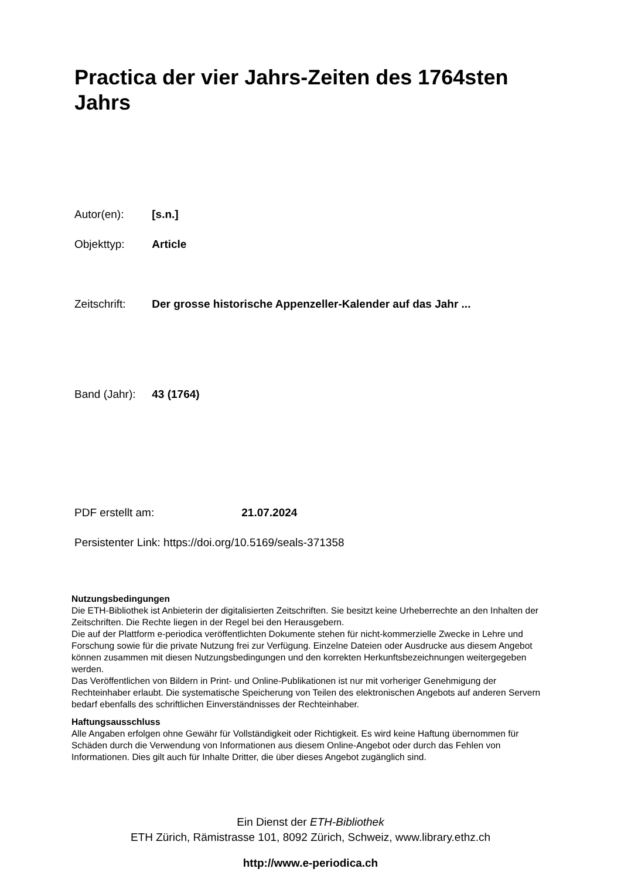Practica der vier Jahrs-Zeiten des 1764sten Jahrs
Autor(en): [s.n.]
Objekttyp: Article
Zeitschrift: Der grosse historische Appenzeller-Kalender auf das Jahr ...
Band (Jahr): 43 (1764)
PDF erstellt am: 21.07.2024
Persistenter Link: https://doi.org/10.5169/seals-371358
Nutzungsbedingungen
Die ETH-Bibliothek ist Anbieterin der digitalisierten Zeitschriften. Sie besitzt keine Urheberrechte an den Inhalten der Zeitschriften. Die Rechte liegen in der Regel bei den Herausgebern.
Die auf der Plattform e-periodica veröffentlichten Dokumente stehen für nicht-kommerzielle Zwecke in Lehre und Forschung sowie für die private Nutzung frei zur Verfügung. Einzelne Dateien oder Ausdrucke aus diesem Angebot können zusammen mit diesen Nutzungsbedingungen und den korrekten Herkunftsbezeichnungen weitergegeben werden.
Das Veröffentlichen von Bildern in Print- und Online-Publikationen ist nur mit vorheriger Genehmigung der Rechteinhaber erlaubt. Die systematische Speicherung von Teilen des elektronischen Angebots auf anderen Servern bedarf ebenfalls des schriftlichen Einverständnisses der Rechteinhaber.
Haftungsausschluss
Alle Angaben erfolgen ohne Gewähr für Vollständigkeit oder Richtigkeit. Es wird keine Haftung übernommen für Schäden durch die Verwendung von Informationen aus diesem Online-Angebot oder durch das Fehlen von Informationen. Dies gilt auch für Inhalte Dritter, die über dieses Angebot zugänglich sind.
Ein Dienst der ETH-Bibliothek
ETH Zürich, Rämistrasse 101, 8092 Zürich, Schweiz, www.library.ethz.ch
http://www.e-periodica.ch